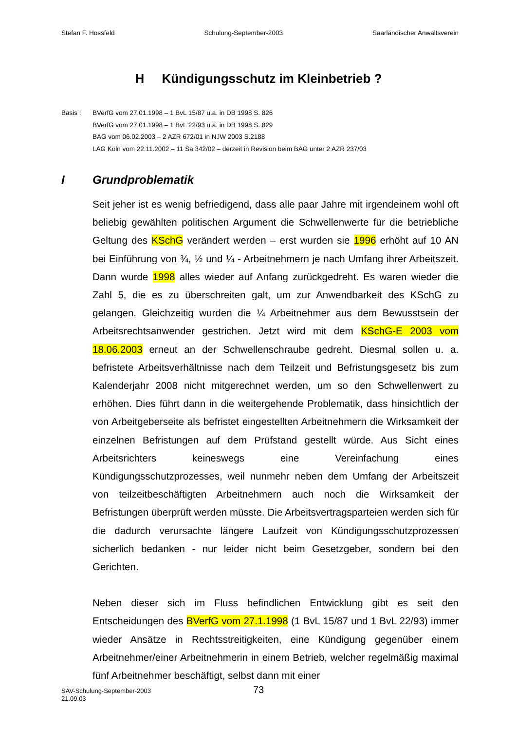Stefan F. Hossfeld Schulung-September-2003 Saarländischer Anwaltsverein
H Kündigungsschutz im Kleinbetrieb ?
Basis : BVerfG vom 27.01.1998 – 1 BvL 15/87 u.a. in DB 1998 S. 826
BVerfG vom 27.01.1998 – 1 BvL 22/93 u.a. in DB 1998 S. 829
BAG vom 06.02.2003 – 2 AZR 672/01 in NJW 2003 S.2188
LAG Köln vom 22.11.2002 – 11 Sa 342/02 – derzeit in Revision beim BAG unter 2 AZR 237/03
I Grundproblematik
Seit jeher ist es wenig befriedigend, dass alle paar Jahre mit irgendeinem wohl oft beliebig gewählten politischen Argument die Schwellenwerte für die betriebliche Geltung des KSchG verändert werden – erst wurden sie 1996 erhöht auf 10 AN bei Einführung von ¾, ½ und ¼ - Arbeitnehmern je nach Umfang ihrer Arbeitszeit. Dann wurde 1998 alles wieder auf Anfang zurückgedreht. Es waren wieder die Zahl 5, die es zu überschreiten galt, um zur Anwendbarkeit des KSchG zu gelangen. Gleichzeitig wurden die ¼ Arbeitnehmer aus dem Bewusstsein der Arbeitsrechtsanwender gestrichen. Jetzt wird mit dem KSchG-E 2003 vom 18.06.2003 erneut an der Schwellenschraube gedreht. Diesmal sollen u. a. befristete Arbeitsverhältnisse nach dem Teilzeit und Befristungsgesetz bis zum Kalenderjahr 2008 nicht mitgerechnet werden, um so den Schwellenwert zu erhöhen. Dies führt dann in die weitergehende Problematik, dass hinsichtlich der von Arbeitgeberseite als befristet eingestellten Arbeitnehmern die Wirksamkeit der einzelnen Befristungen auf dem Prüfstand gestellt würde. Aus Sicht eines Arbeitsrichters keineswegs eine Vereinfachung eines Kündigungsschutzprozesses, weil nunmehr neben dem Umfang der Arbeitszeit von teilzeitbeschäftigten Arbeitnehmern auch noch die Wirksamkeit der Befristungen überprüft werden müsste. Die Arbeitsvertragsparteien werden sich für die dadurch verursachte längere Laufzeit von Kündigungsschutzprozessen sicherlich bedanken - nur leider nicht beim Gesetzgeber, sondern bei den Gerichten.
Neben dieser sich im Fluss befindlichen Entwicklung gibt es seit den Entscheidungen des BVerfG vom 27.1.1998 (1 BvL 15/87 und 1 BvL 22/93) immer wieder Ansätze in Rechtsstreitigkeiten, eine Kündigung gegenüber einem Arbeitnehmer/einer Arbeitnehmerin in einem Betrieb, welcher regelmäßig maximal fünf Arbeitnehmer beschäftigt, selbst dann mit einer
SAV-Schulung-September-2003
21.09.03
73